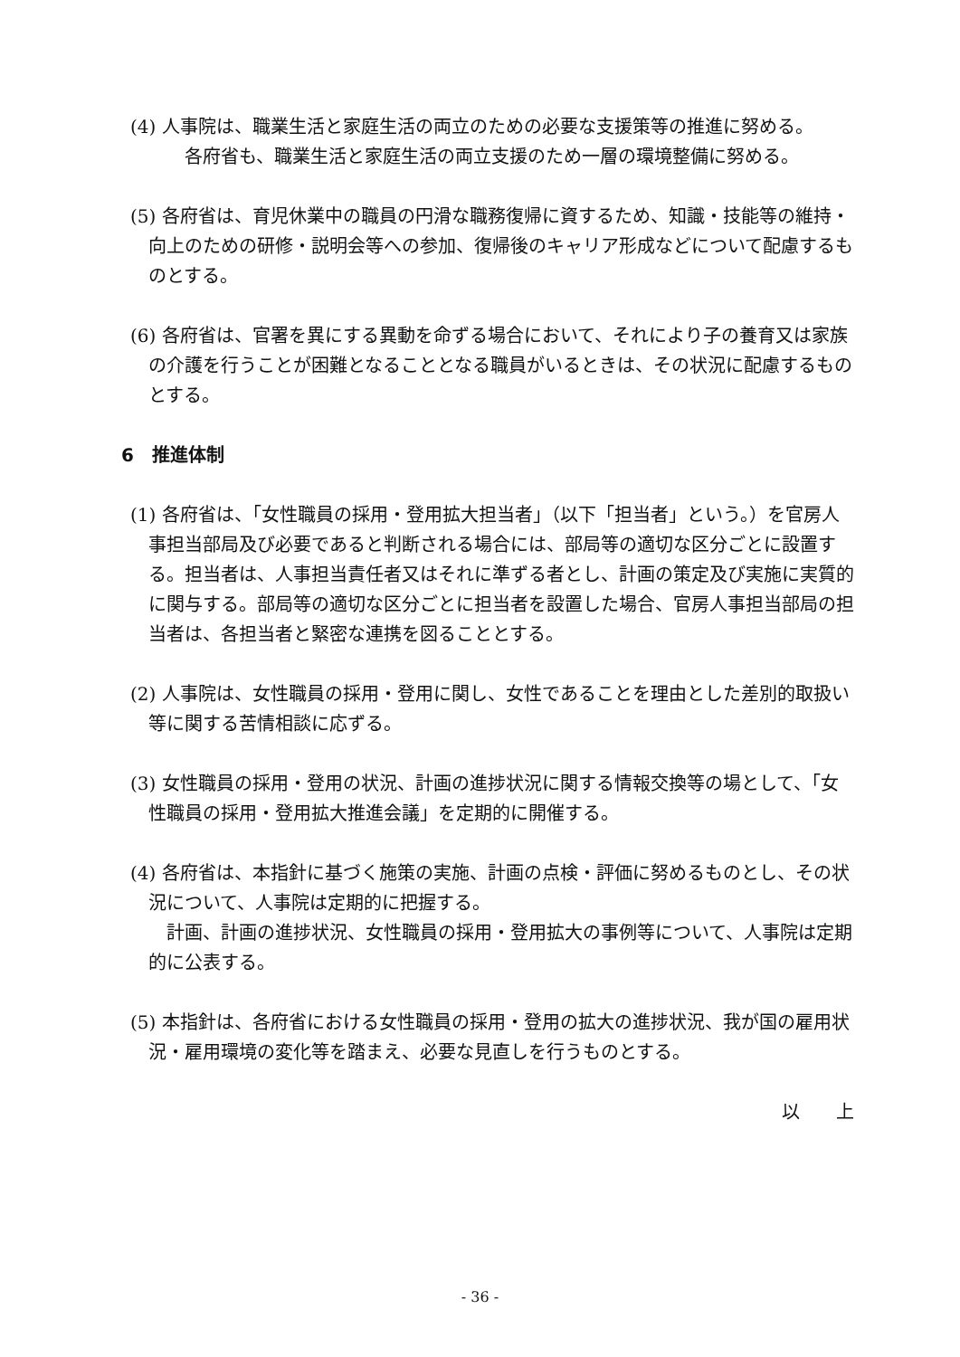(4) 人事院は、職業生活と家庭生活の両立のための必要な支援策等の推進に努める。
各府省も、職業生活と家庭生活の両立支援のため一層の環境整備に努める。
(5) 各府省は、育児休業中の職員の円滑な職務復帰に資するため、知識・技能等の維持・向上のための研修・説明会等への参加、復帰後のキャリア形成などについて配慮するものとする。
(6) 各府省は、官署を異にする異動を命ずる場合において、それにより子の養育又は家族の介護を行うことが困難となることとなる職員がいるときは、その状況に配慮するものとする。
6　推進体制
(1) 各府省は、「女性職員の採用・登用拡大担当者」（以下「担当者」という。）を官房人事担当部局及び必要であると判断される場合には、部局等の適切な区分ごとに設置する。担当者は、人事担当責任者又はそれに準ずる者とし、計画の策定及び実施に実質的に関与する。部局等の適切な区分ごとに担当者を設置した場合、官房人事担当部局の担当者は、各担当者と緊密な連携を図ることとする。
(2) 人事院は、女性職員の採用・登用に関し、女性であることを理由とした差別的取扱い等に関する苦情相談に応ずる。
(3) 女性職員の採用・登用の状況、計画の進捗状況に関する情報交換等の場として、「女性職員の採用・登用拡大推進会議」を定期的に開催する。
(4) 各府省は、本指針に基づく施策の実施、計画の点検・評価に努めるものとし、その状況について、人事院は定期的に把握する。
計画、計画の進捗状況、女性職員の採用・登用拡大の事例等について、人事院は定期的に公表する。
(5) 本指針は、各府省における女性職員の採用・登用の拡大の進捗状況、我が国の雇用状況・雇用環境の変化等を踏まえ、必要な見直しを行うものとする。
以　　上
- 36 -